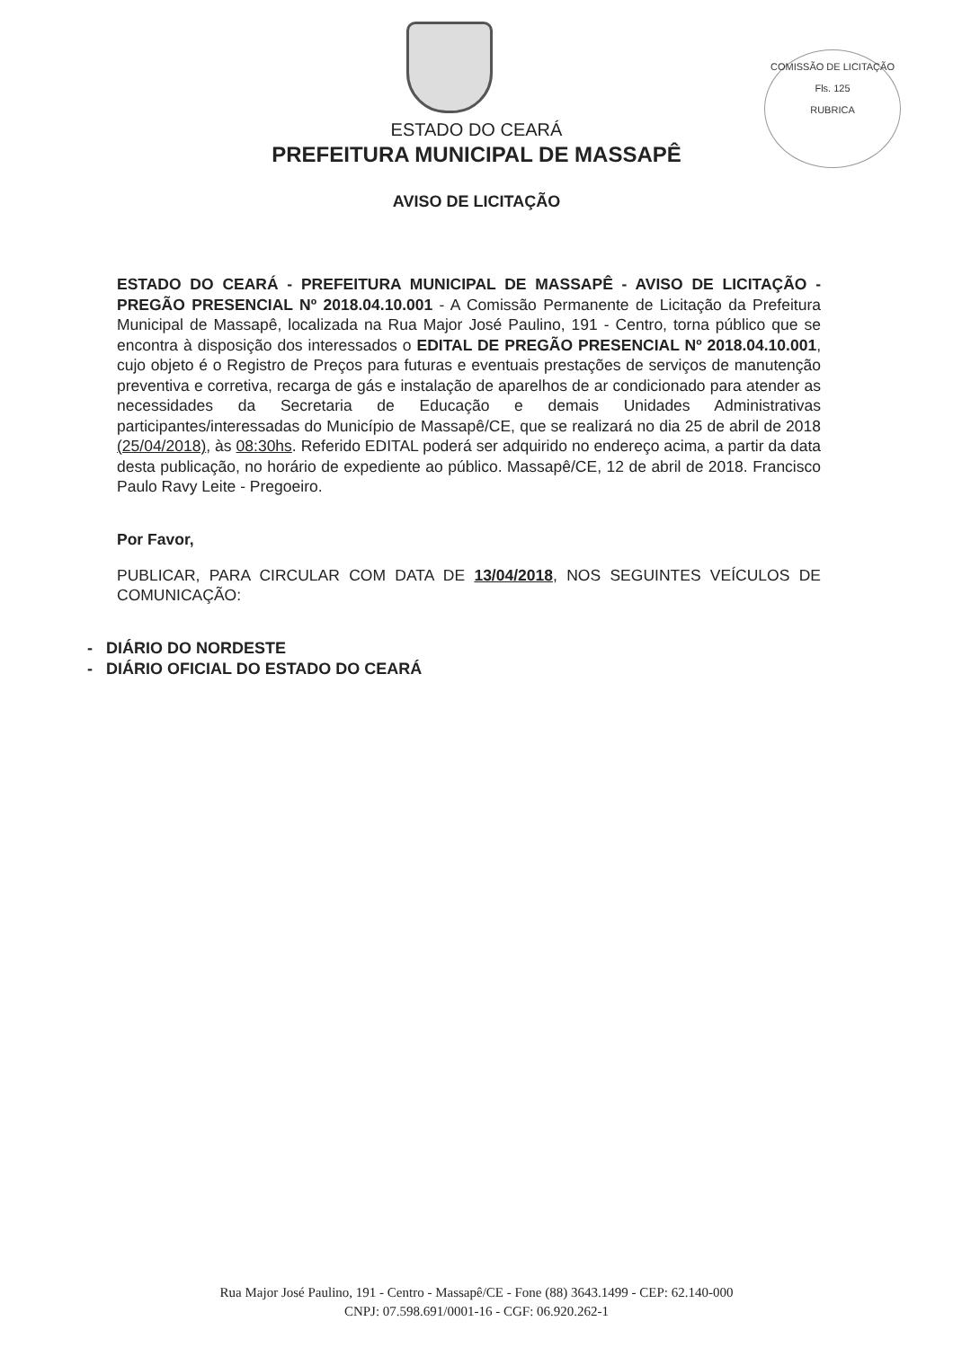COMISSÃO DE LICITAÇÃO
Fls. 125
RUBRICA
ESTADO DO CEARÁ
PREFEITURA MUNICIPAL DE MASSAPÊ
AVISO DE LICITAÇÃO
ESTADO DO CEARÁ - PREFEITURA MUNICIPAL DE MASSAPÊ - AVISO DE LICITAÇÃO - PREGÃO PRESENCIAL Nº 2018.04.10.001 - A Comissão Permanente de Licitação da Prefeitura Municipal de Massapê, localizada na Rua Major José Paulino, 191 - Centro, torna público que se encontra à disposição dos interessados o EDITAL DE PREGÃO PRESENCIAL Nº 2018.04.10.001, cujo objeto é o Registro de Preços para futuras e eventuais prestações de serviços de manutenção preventiva e corretiva, recarga de gás e instalação de aparelhos de ar condicionado para atender as necessidades da Secretaria de Educação e demais Unidades Administrativas participantes/interessadas do Município de Massapê/CE, que se realizará no dia 25 de abril de 2018 (25/04/2018), às 08:30hs. Referido EDITAL poderá ser adquirido no endereço acima, a partir da data desta publicação, no horário de expediente ao público. Massapê/CE, 12 de abril de 2018. Francisco Paulo Ravy Leite - Pregoeiro.
Por Favor,
PUBLICAR, PARA CIRCULAR COM DATA DE 13/04/2018, NOS SEGUINTES VEÍCULOS DE COMUNICAÇÃO:
- DIÁRIO DO NORDESTE
- DIÁRIO OFICIAL DO ESTADO DO CEARÁ
Rua Major José Paulino, 191 - Centro - Massapê/CE - Fone (88) 3643.1499 - CEP: 62.140-000
CNPJ: 07.598.691/0001-16 - CGF: 06.920.262-1